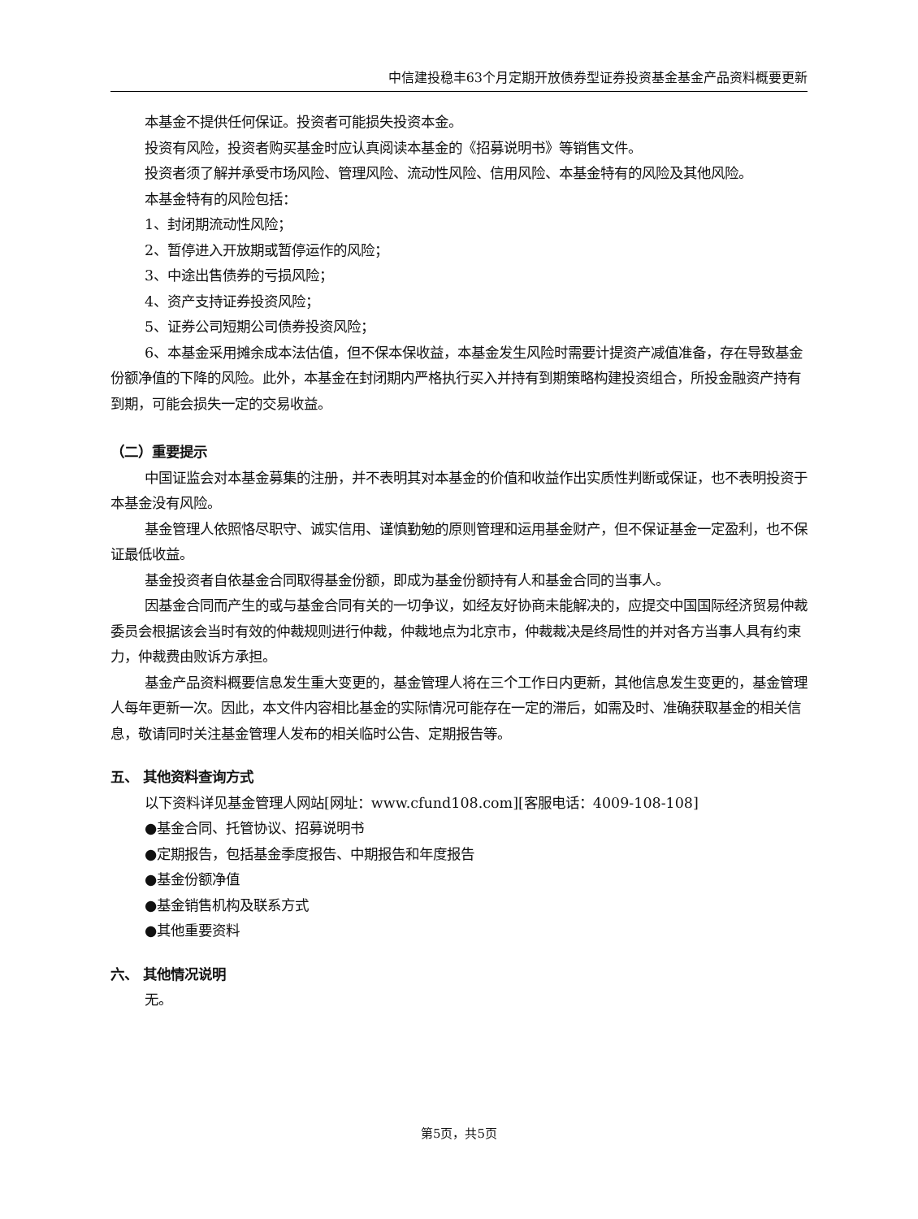中信建投稳丰63个月定期开放债券型证券投资基金基金产品资料概要更新
本基金不提供任何保证。投资者可能损失投资本金。
投资有风险，投资者购买基金时应认真阅读本基金的《招募说明书》等销售文件。
投资者须了解并承受市场风险、管理风险、流动性风险、信用风险、本基金特有的风险及其他风险。
本基金特有的风险包括：
1、封闭期流动性风险；
2、暂停进入开放期或暂停运作的风险；
3、中途出售债券的亏损风险；
4、资产支持证券投资风险；
5、证券公司短期公司债券投资风险；
6、本基金采用摊余成本法估值，但不保本保收益，本基金发生风险时需要计提资产减值准备，存在导致基金份额净值的下降的风险。此外，本基金在封闭期内严格执行买入并持有到期策略构建投资组合，所投金融资产持有到期，可能会损失一定的交易收益。
（二）重要提示
中国证监会对本基金募集的注册，并不表明其对本基金的价值和收益作出实质性判断或保证，也不表明投资于本基金没有风险。
基金管理人依照恪尽职守、诚实信用、谨慎勤勉的原则管理和运用基金财产，但不保证基金一定盈利，也不保证最低收益。
基金投资者自依基金合同取得基金份额，即成为基金份额持有人和基金合同的当事人。
因基金合同而产生的或与基金合同有关的一切争议，如经友好协商未能解决的，应提交中国国际经济贸易仲裁委员会根据该会当时有效的仲裁规则进行仲裁，仲裁地点为北京市，仲裁裁决是终局性的并对各方当事人具有约束力，仲裁费由败诉方承担。
基金产品资料概要信息发生重大变更的，基金管理人将在三个工作日内更新，其他信息发生变更的，基金管理人每年更新一次。因此，本文件内容相比基金的实际情况可能存在一定的滞后，如需及时、准确获取基金的相关信息，敬请同时关注基金管理人发布的相关临时公告、定期报告等。
五、 其他资料查询方式
以下资料详见基金管理人网站[网址：www.cfund108.com][客服电话：4009-108-108]
●基金合同、托管协议、招募说明书
●定期报告，包括基金季度报告、中期报告和年度报告
●基金份额净值
●基金销售机构及联系方式
●其他重要资料
六、 其他情况说明
无。
第5页，共5页